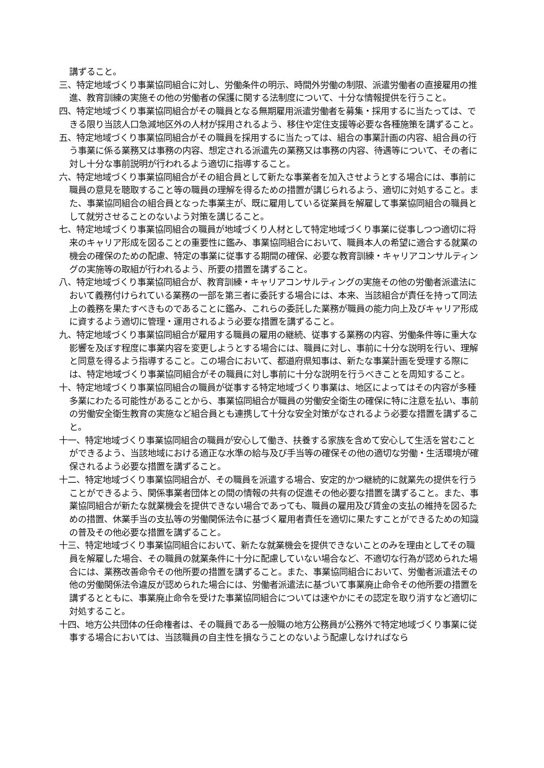講ずること。
三、特定地域づくり事業協同組合に対し、労働条件の明示、時間外労働の制限、派遣労働者の直接雇用の推進、教育訓練の実施その他の労働者の保護に関する法制度について、十分な情報提供を行うこと。
四、特定地域づくり事業協同組合がその職員となる無期雇用派遣労働者を募集・採用するに当たっては、できる限り当該人口急減地区外の人材が採用されるよう、移住や定住支援等必要な各種施策を講ずること。
五、特定地域づくり事業協同組合がその職員を採用するに当たっては、組合の事業計画の内容、組合員の行う事業に係る業務又は事務の内容、想定される派遣先の業務又は事務の内容、待遇等について、その者に対し十分な事前説明が行われるよう適切に指導すること。
六、特定地域づくり事業協同組合がその組合員として新たな事業者を加入させようとする場合には、事前に職員の意見を聴取すること等の職員の理解を得るための措置が講じられるよう、適切に対処すること。また、事業協同組合の組合員となった事業主が、既に雇用している従業員を解雇して事業協同組合の職員として就労させることのないよう対策を講じること。
七、特定地域づくり事業協同組合の職員が地域づくり人材として特定地域づくり事業に従事しつつ適切に将来のキャリア形成を図ることの重要性に鑑み、事業協同組合において、職員本人の希望に適合する就業の機会の確保のための配慮、特定の事業に従事する期間の確保、必要な教育訓練・キャリアコンサルティングの実施等の取組が行われるよう、所要の措置を講ずること。
八、特定地域づくり事業協同組合が、教育訓練・キャリアコンサルティングの実施その他の労働者派遣法において義務付けられている業務の一部を第三者に委託する場合には、本来、当該組合が責任を持って同法上の義務を果たすべきものであることに鑑み、これらの委託した業務が職員の能力向上及びキャリア形成に資するよう適切に管理・運用されるよう必要な措置を講ずること。
九、特定地域づくり事業協同組合が雇用する職員の雇用の継続、従事する業務の内容、労働条件等に重大な影響を及ぼす程度に事業内容を変更しようとする場合には、職員に対し、事前に十分な説明を行い、理解と同意を得るよう指導すること。この場合において、都道府県知事は、新たな事業計画を受理する際には、特定地域づくり事業協同組合がその職員に対し事前に十分な説明を行うべきことを周知すること。
十、特定地域づくり事業協同組合の職員が従事する特定地域づくり事業は、地区によってはその内容が多種多業にわたる可能性があることから、事業協同組合が職員の労働安全衛生の確保に特に注意を払い、事前の労働安全衛生教育の実施など組合員とも連携して十分な安全対策がなされるよう必要な措置を講ずること。
十一、特定地域づくり事業協同組合の職員が安心して働き、扶養する家族を含めて安心して生活を営むことができるよう、当該地域における適正な水準の給与及び手当等の確保その他の適切な労働・生活環境が確保されるよう必要な措置を講ずること。
十二、特定地域づくり事業協同組合が、その職員を派遣する場合、安定的かつ継続的に就業先の提供を行うことができるよう、関係事業者団体との間の情報の共有の促進その他必要な措置を講ずること。また、事業協同組合が新たな就業機会を提供できない場合であっても、職員の雇用及び賃金の支払の維持を図るための措置、休業手当の支払等の労働関係法令に基づく雇用者責任を適切に果たすことができるための知識の普及その他必要な措置を講ずること。
十三、特定地域づくり事業協同組合において、新たな就業機会を提供できないことのみを理由としてその職員を解雇した場合、その職員の就業条件に十分に配慮していない場合など、不適切な行為が認められた場合には、業務改善命令その他所要の措置を講ずること。また、事業協同組合において、労働者派遣法その他の労働関係法令違反が認められた場合には、労働者派遣法に基づいて事業廃止命令その他所要の措置を講ずるとともに、事業廃止命令を受けた事業協同組合については速やかにその認定を取り消すなど適切に対処すること。
十四、地方公共団体の任命権者は、その職員である一般職の地方公務員が公務外で特定地域づくり事業に従事する場合においては、当該職員の自主性を損なうことのないよう配慮しなければなら